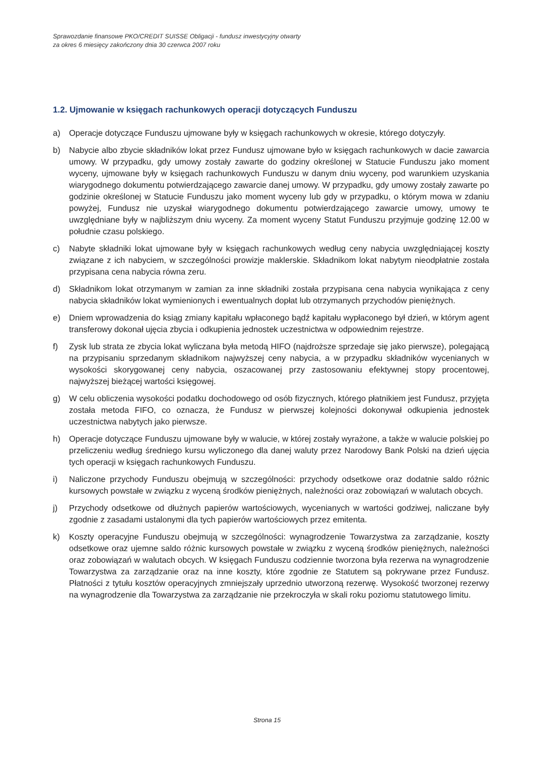Sprawozdanie finansowe PKO/CREDIT SUISSE Obligacji - fundusz inwestycyjny otwarty
za okres 6 miesięcy zakończony dnia 30 czerwca 2007 roku
1.2. Ujmowanie w księgach rachunkowych operacji dotyczących Funduszu
a) Operacje dotyczące Funduszu ujmowane były w księgach rachunkowych w okresie, którego dotyczyły.
b) Nabycie albo zbycie składników lokat przez Fundusz ujmowane było w księgach rachunkowych w dacie zawarcia umowy. W przypadku, gdy umowy zostały zawarte do godziny określonej w Statucie Funduszu jako moment wyceny, ujmowane były w księgach rachunkowych Funduszu w danym dniu wyceny, pod warunkiem uzyskania wiarygodnego dokumentu potwierdzającego zawarcie danej umowy. W przypadku, gdy umowy zostały zawarte po godzinie określonej w Statucie Funduszu jako moment wyceny lub gdy w przypadku, o którym mowa w zdaniu powyżej, Fundusz nie uzyskał wiarygodnego dokumentu potwierdzającego zawarcie umowy, umowy te uwzględniane były w najbliższym dniu wyceny. Za moment wyceny Statut Funduszu przyjmuje godzinę 12.00 w południe czasu polskiego.
c) Nabyte składniki lokat ujmowane były w księgach rachunkowych według ceny nabycia uwzględniającej koszty związane z ich nabyciem, w szczególności prowizje maklerskie. Składnikom lokat nabytym nieodpłatnie została przypisana cena nabycia równa zeru.
d) Składnikom lokat otrzymanym w zamian za inne składniki została przypisana cena nabycia wynikająca z ceny nabycia składników lokat wymienionych i ewentualnych dopłat lub otrzymanych przychodów pieniężnych.
e) Dniem wprowadzenia do ksiąg zmiany kapitału wpłaconego bądź kapitału wypłaconego był dzień, w którym agent transferowy dokonał ujęcia zbycia i odkupienia jednostek uczestnictwa w odpowiednim rejestrze.
f) Zysk lub strata ze zbycia lokat wyliczana była metodą HIFO (najdroższe sprzedaje się jako pierwsze), polegającą na przypisaniu sprzedanym składnikom najwyższej ceny nabycia, a w przypadku składników wycenianych w wysokości skorygowanej ceny nabycia, oszacowanej przy zastosowaniu efektywnej stopy procentowej, najwyższej bieżącej wartości księgowej.
g) W celu obliczenia wysokości podatku dochodowego od osób fizycznych, którego płatnikiem jest Fundusz, przyjęta została metoda FIFO, co oznacza, że Fundusz w pierwszej kolejności dokonywał odkupienia jednostek uczestnictwa nabytych jako pierwsze.
h) Operacje dotyczące Funduszu ujmowane były w walucie, w której zostały wyrażone, a także w walucie polskiej po przeliczeniu według średniego kursu wyliczonego dla danej waluty przez Narodowy Bank Polski na dzień ujęcia tych operacji w księgach rachunkowych Funduszu.
i) Naliczone przychody Funduszu obejmują w szczególności: przychody odsetkowe oraz dodatnie saldo różnic kursowych powstałe w związku z wyceną środków pieniężnych, należności oraz zobowiązań w walutach obcych.
j) Przychody odsetkowe od dłużnych papierów wartościowych, wycenianych w wartości godziwej, naliczane były zgodnie z zasadami ustalonymi dla tych papierów wartościowych przez emitenta.
k) Koszty operacyjne Funduszu obejmują w szczególności: wynagrodzenie Towarzystwa za zarządzanie, koszty odsetkowe oraz ujemne saldo różnic kursowych powstałe w związku z wyceną środków pieniężnych, należności oraz zobowiązań w walutach obcych. W księgach Funduszu codziennie tworzona była rezerwa na wynagrodzenie Towarzystwa za zarządzanie oraz na inne koszty, które zgodnie ze Statutem są pokrywane przez Fundusz. Płatności z tytułu kosztów operacyjnych zmniejszały uprzednio utworzoną rezerwę. Wysokość tworzonej rezerwy na wynagrodzenie dla Towarzystwa za zarządzanie nie przekroczyła w skali roku poziomu statutowego limitu.
Strona 15